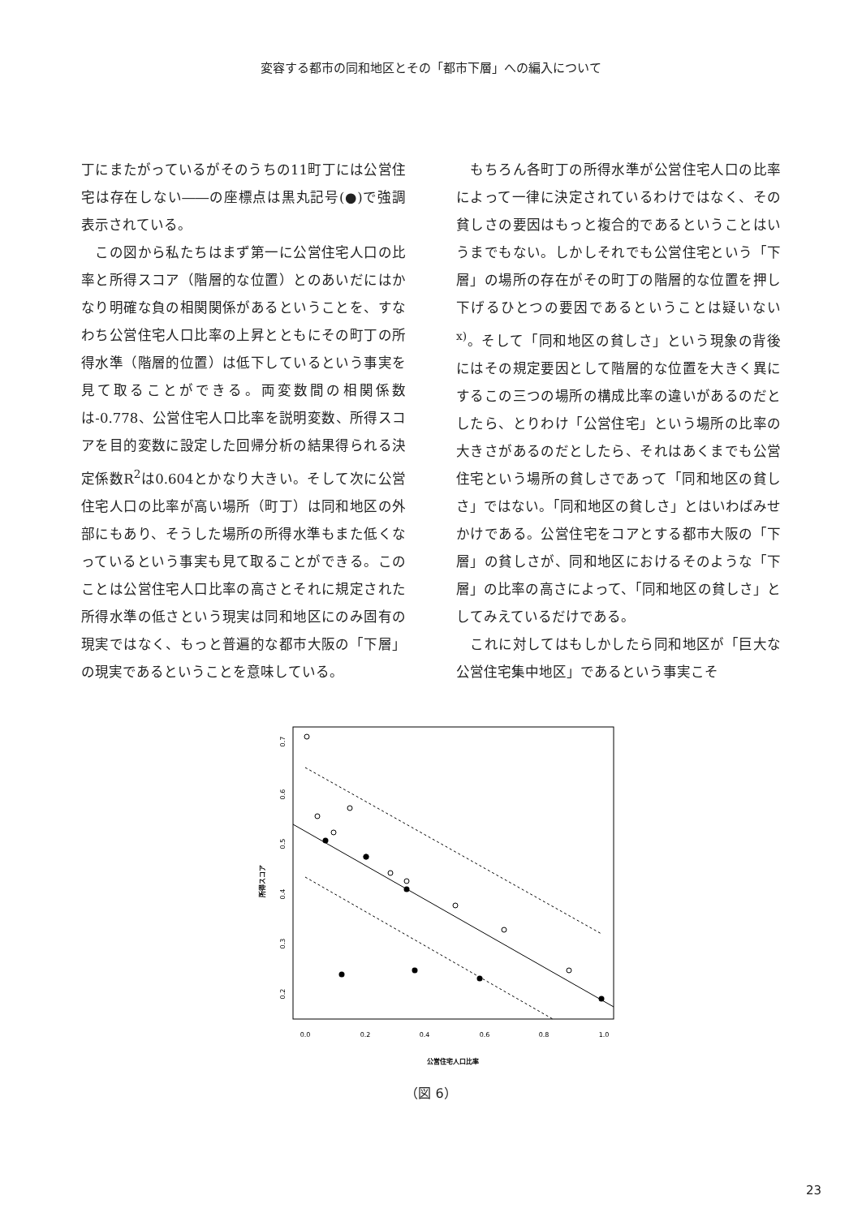変容する都市の同和地区とその「都市下層」への編入について
丁にまたがっているがそのうちの11町丁には公営住宅は存在しない――の座標点は黒丸記号(●)で強調表示されている。
　この図から私たちはまず第一に公営住宅人口の比率と所得スコア（階層的な位置）とのあいだにはかなり明確な負の相関関係があるということを、すなわち公営住宅人口比率の上昇とともにその町丁の所得水準（階層的位置）は低下しているという事実を見て取ることができる。両変数間の相関係数は-0.778、公営住宅人口比率を説明変数、所得スコアを目的変数に設定した回帰分析の結果得られる決定係数R<sup>2</sup>は0.604とかなり大きい。そして次に公営住宅人口の比率が高い場所（町丁）は同和地区の外部にもあり、そうした場所の所得水準もまた低くなっているという事実も見て取ることができる。このことは公営住宅人口比率の高さとそれに規定された所得水準の低さという現実は同和地区にのみ固有の現実ではなく、もっと普遍的な都市大阪の「下層」の現実であるということを意味している。
　もちろん各町丁の所得水準が公営住宅人口の比率によって一律に決定されているわけではなく、その貧しさの要因はもっと複合的であるということはいうまでもない。しかしそれでも公営住宅という「下層」の場所の存在がその町丁の階層的な位置を押し下げるひとつの要因であるということは疑いない<sup>x)</sup>。そして「同和地区の貧しさ」という現象の背後にはその規定要因として階層的な位置を大きく異にするこの三つの場所の構成比率の違いがあるのだとしたら、とりわけ「公営住宅」という場所の比率の大きさがあるのだとしたら、それはあくまでも公営住宅という場所の貧しさであって「同和地区の貧しさ」ではない。「同和地区の貧しさ」とはいわばみせかけである。公営住宅をコアとする都市大阪の「下層」の貧しさが、同和地区におけるそのような「下層」の比率の高さによって、「同和地区の貧しさ」としてみえているだけである。
　これに対してはもしかしたら同和地区が「巨大な公営住宅集中地区」であるという事実こそ
所得スコア
0.7
0.6
0.5
0.4
0.3
0.2
0.0
0.2
0.4
0.6
0.8
1.0
公営住宅人口比率
（図 6）
23